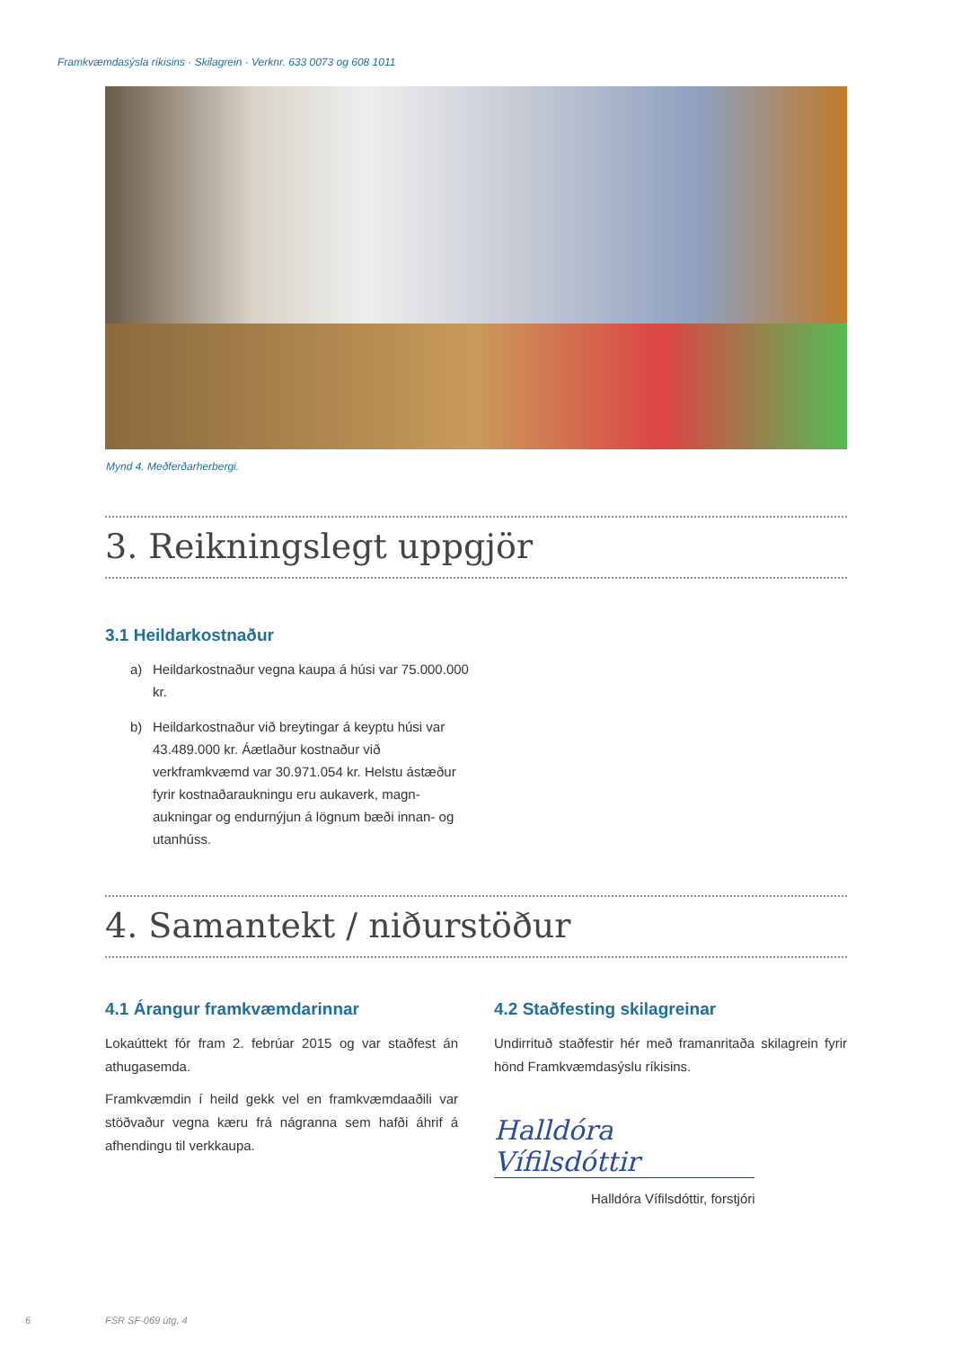Framkvæmdasýsla ríkisins · Skilagrein · Verknr. 633 0073 og 608 1011
Mynd 4. Meðferðarherbergi.
3. Reikningslegt uppgjör
3.1 Heildarkostnaður
a) Heildarkostnaður vegna kaupa á húsi var 75.000.000 kr.
b) Heildarkostnaður við breytingar á keyptu húsi var 43.489.000 kr. Áætlaður kostnaður við verkframkvæmd var 30.971.054 kr. Helstu ástæður fyrir kostnaðaraukningu eru aukaverk, magn­aukningar og endurnýjun á lögnum bæði innan- og utanhúss.
4. Samantekt / niðurstöður
4.1 Árangur framkvæmdarinnar
Lokaúttekt fór fram 2. febrúar 2015 og var staðfest án athugasemda.
Framkvæmdin í heild gekk vel en framkvæmdaaðili var stöðvaður vegna kæru frá nágranna sem hafði áhrif á afhendingu til verkkaupa.
4.2 Staðfesting skilagreinar
Undirrituð staðfestir hér með framanritaða skilagrein fyrir hönd Framkvæmdasýslu ríkisins.
Halldóra Vífilsdóttir
Halldóra Vífilsdóttir, forstjóri
6 FSR SF-069 útg. 4